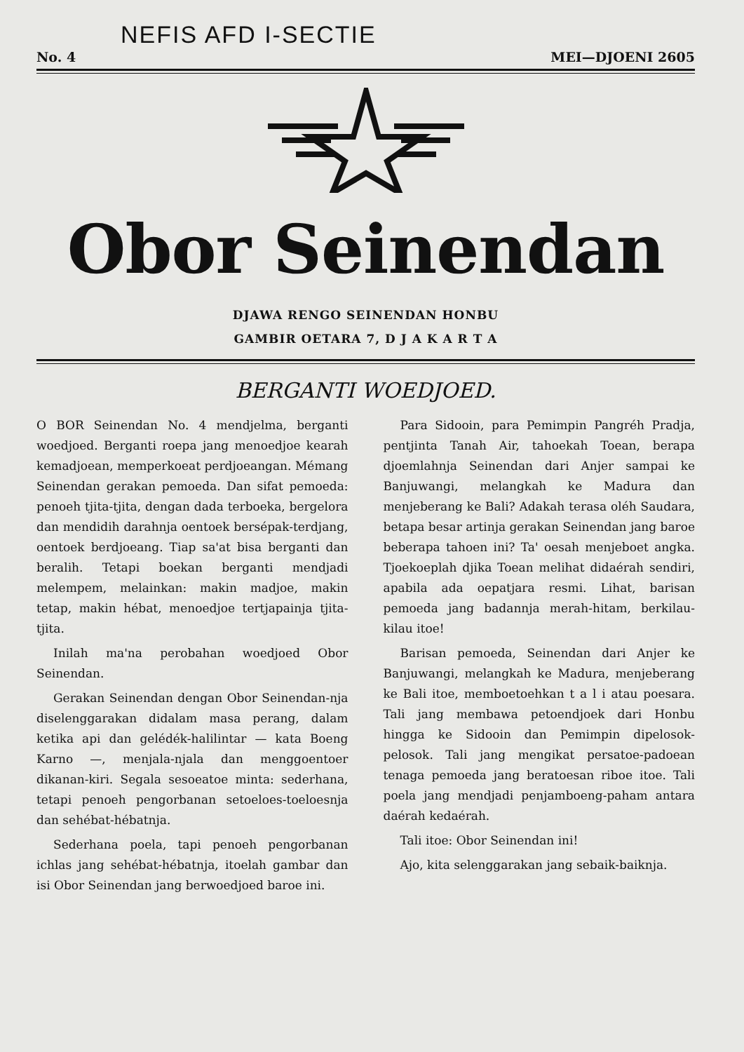NEFIS AFD I-SECTIE
No. 4 MEI—DJOENI 2605
Obor Seinendan
DJAWA RENGO SEINENDAN HONBU
GAMBIR OETARA 7, D J A K A R T A
BERGANTI WOEDJOED.
O BOR Seinendan No. 4 mendjelma, berganti woedjoed. Berganti roepa jang menoedjoe kearah kemadjoean, memperkoeat perdjoeangan. Mémang Seinendan gerakan pemoeda. Dan sifat pemoeda: penoeh tjita-tjita, dengan dada terboeka, bergelora dan mendidih darahnja oentoek bersépak-terdjang, oentoek berdjoeang. Tiap sa'at bisa berganti dan beralih. Tetapi boekan berganti mendjadi melempem, melainkan: makin madjoe, makin tetap, makin hébat, menoedjoe tertjapainja tjita-tjita.
Inilah ma'na perobahan woedjoed Obor Seinendan.
Gerakan Seinendan dengan Obor Seinendan-nja diselenggarakan didalam masa perang, dalam ketika api dan gelédék-halilintar — kata Boeng Karno —, menjala-njala dan menggoentoer dikanan-kiri. Segala sesoeatoe minta: sederhana, tetapi penoeh pengorbanan setoeloes-toeloesnja dan sehébat-hébatnja.
Sederhana poela, tapi penoeh pengorbanan ichlas jang sehébat-hébatnja, itoelah gambar dan isi Obor Seinendan jang berwoedjoed baroe ini.
Para Sidooin, para Pemimpin Pangréh Pradja, pentjinta Tanah Air, tahoekah Toean, berapa djoemlahnja Seinendan dari Anjer sampai ke Banjuwangi, melangkah ke Madura dan menjeberang ke Bali? Adakah terasa oléh Saudara, betapa besar artinja gerakan Seinendan jang baroe beberapa tahoen ini? Ta' oesah menjeboet angka. Tjoekoeplah djika Toean melihat didaérah sendiri, apabila ada oepatjara resmi. Lihat, barisan pemoeda jang badannja merah-hitam, berkilau-kilau itoe!
Barisan pemoeda, Seinendan dari Anjer ke Banjuwangi, melangkah ke Madura, menjeberang ke Bali itoe, memboetoehkan t a l i atau poesara. Tali jang membawa petoendjoek dari Honbu hingga ke Sidooin dan Pemimpin dipelosok-pelosok. Tali jang mengikat persatoe-padoean tenaga pemoeda jang beratoesan riboe itoe. Tali poela jang mendjadi penjamboeng-paham antara daérah kedaérah.
Tali itoe: Obor Seinendan ini!
Ajo, kita selenggarakan jang sebaik-baiknja.